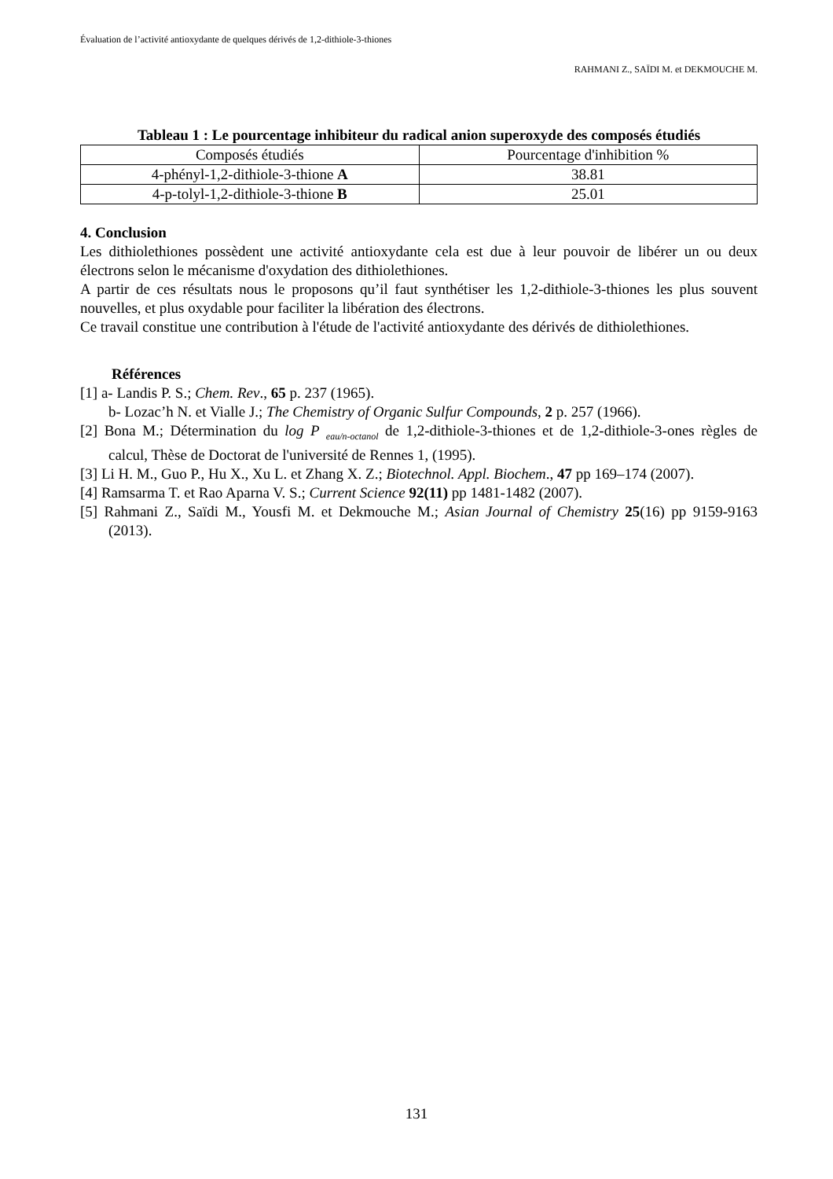Évaluation de l’activité antioxydante de quelques dérivés de 1,2-dithiole-3-thiones
RAHMANI Z., SAÏDI M. et DEKMOUCHE M.
Tableau 1 : Le pourcentage inhibiteur du radical anion superoxyde des composés étudiés
| Composés étudiés | Pourcentage d'inhibition % |
| 4-phényl-1,2-dithiole-3-thione A | 38.81 |
| 4-p-tolyl-1,2-dithiole-3-thione B | 25.01 |
4. Conclusion
Les dithiolethiones possèdent une activité antioxydante cela est due à leur pouvoir de libérer un ou deux électrons selon le mécanisme d'oxydation des dithiolethiones.
A partir de ces résultats nous le proposons qu’il faut synthétiser les 1,2-dithiole-3-thiones les plus souvent nouvelles, et plus oxydable pour faciliter la libération des électrons.
Ce travail constitue une contribution à l'étude de l'activité antioxydante des dérivés de dithiolethiones.
Références
[1] a- Landis P. S.; Chem. Rev., 65 p. 237 (1965).
b- Lozac’h N. et Vialle J.; The Chemistry of Organic Sulfur Compounds, 2 p. 257 (1966).
[2] Bona M.; Détermination du log P <sub>eau/n-octanol</sub> de 1,2-dithiole-3-thiones et de 1,2-dithiole-3-ones règles de calcul, Thèse de Doctorat de l'université de Rennes 1, (1995).
[3] Li H. M., Guo P., Hu X., Xu L. et Zhang X. Z.; Biotechnol. Appl. Biochem., 47 pp 169–174 (2007).
[4] Ramsarma T. et Rao Aparna V. S.; Current Science 92(11) pp 1481-1482 (2007).
[5] Rahmani Z., Saïdi M., Yousfi M. et Dekmouche M.; Asian Journal of Chemistry 25(16) pp 9159-9163 (2013).
131